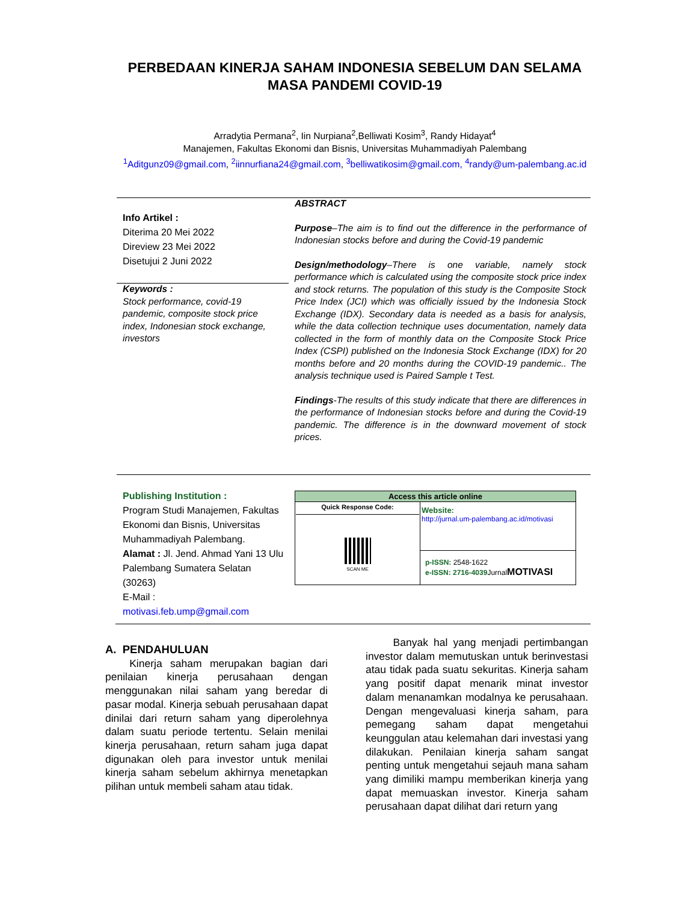PERBEDAAN KINERJA SAHAM INDONESIA SEBELUM DAN SELAMA MASA PANDEMI COVID-19
Arradytia Permana<sup>2</sup>, Iin Nurpiana<sup>2</sup>,Belliwati Kosim<sup>3</sup>, Randy Hidayat<sup>4</sup>
Manajemen, Fakultas Ekonomi dan Bisnis, Universitas Muhammadiyah Palembang
<sup>1</sup> Aditgunz09@gmail.com, <sup>2</sup>iinnurfiana24@gmail.com, <sup>3</sup>belliwatikosim@gmail.com, <sup>4</sup>randy@um-palembang.ac.id
Info Artikel :
Diterima 20 Mei 2022
Direview 23 Mei 2022
Disetujui 2 Juni 2022
Keywords :
Stock performance, covid-19 pandemic, composite stock price index, Indonesian stock exchange, investors
ABSTRACT
Purpose–The aim is to find out the difference in the performance of Indonesian stocks before and during the Covid-19 pandemic
Design/methodology–There is one variable, namely stock performance which is calculated using the composite stock price index and stock returns. The population of this study is the Composite Stock Price Index (JCI) which was officially issued by the Indonesia Stock Exchange (IDX). Secondary data is needed as a basis for analysis, while the data collection technique uses documentation, namely data collected in the form of monthly data on the Composite Stock Price Index (CSPI) published on the Indonesia Stock Exchange (IDX) for 20 months before and 20 months during the COVID-19 pandemic.. The analysis technique used is Paired Sample t Test.
Findings-The results of this study indicate that there are differences in the performance of Indonesian stocks before and during the Covid-19 pandemic. The difference is in the downward movement of stock prices.
Publishing Institution :
Program Studi Manajemen, Fakultas Ekonomi dan Bisnis, Universitas Muhammadiyah Palembang.
Alamat : Jl. Jend. Ahmad Yani 13 Ulu Palembang Sumatera Selatan (30263)
E-Mail :
motivasi.feb.ump@gmail.com
| Access this article online | |
| Quick Response Code: SCAN ME | Website: http://jurnal.um-palembang.ac.id/motivasi |
| | p-ISSN: 2548-1622 e-ISSN: 2716-4039 Jurnal MOTIVASI |
A. PENDAHULUAN
Kinerja saham merupakan bagian dari penilaian kinerja perusahaan dengan menggunakan nilai saham yang beredar di pasar modal. Kinerja sebuah perusahaan dapat dinilai dari return saham yang diperolehnya dalam suatu periode tertentu. Selain menilai kinerja perusahaan, return saham juga dapat digunakan oleh para investor untuk menilai kinerja saham sebelum akhirnya menetapkan pilihan untuk membeli saham atau tidak.
Banyak hal yang menjadi pertimbangan investor dalam memutuskan untuk berinvestasi atau tidak pada suatu sekuritas. Kinerja saham yang positif dapat menarik minat investor dalam menanamkan modalnya ke perusahaan. Dengan mengevaluasi kinerja saham, para pemegang saham dapat mengetahui keunggulan atau kelemahan dari investasi yang dilakukan. Penilaian kinerja saham sangat penting untuk mengetahui sejauh mana saham yang dimiliki mampu memberikan kinerja yang dapat memuaskan investor. Kinerja saham perusahaan dapat dilihat dari return yang